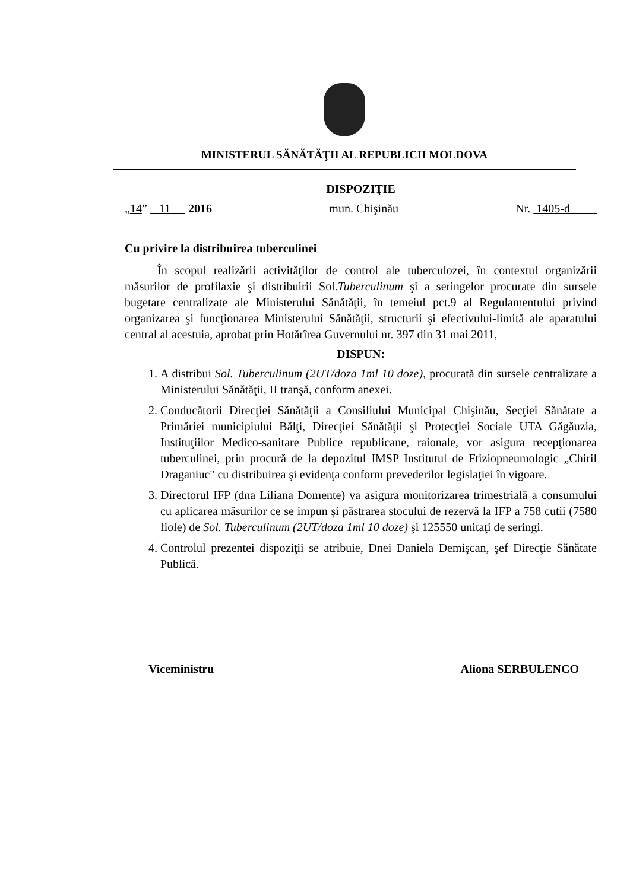MINISTERUL SĂNĂTĂŢII AL REPUBLICII MOLDOVA
DISPOZIŢIE
„14” 11 2016 mun. Chişinău Nr. 1405-d
Cu privire la distribuirea tuberculinei
În scopul realizării activităţilor de control ale tuberculozei, în contextul organizării măsurilor de profilaxie şi distribuirii Sol.Tuberculinum şi a seringelor procurate din sursele bugetare centralizate ale Ministerului Sănătăţii, în temeiul pct.9 al Regulamentului privind organizarea şi funcţionarea Ministerului Sănătăţii, structurii şi efectivului-limită ale aparatului central al acestuia, aprobat prin Hotărîrea Guvernului nr. 397 din 31 mai 2011,
DISPUN:
1. A distribui Sol. Tuberculinum (2UT/doza 1ml 10 doze), procurată din sursele centralizate a Ministerului Sănătăţii, II tranşă, conform anexei.
2. Conducătorii Direcţiei Sănătăţii a Consiliului Municipal Chişinău, Secţiei Sănătate a Primăriei municipiului Bălţi, Direcţiei Sănătăţii şi Protecţiei Sociale UTA Găgăuzia, Instituţiilor Medico-sanitare Publice republicane, raionale, vor asigura recepţionarea tuberculinei, prin procură de la depozitul IMSP Institutul de Ftiziopneumologic „Chiril Draganiuc" cu distribuirea şi evidenţa conform prevederilor legislaţiei în vigoare.
3. Directorul IFP (dna Liliana Domente) va asigura monitorizarea trimestrială a consumului cu aplicarea măsurilor ce se impun şi păstrarea stocului de rezervă la IFP a 758 cutii (7580 fiole) de Sol. Tuberculinum (2UT/doza 1ml 10 doze) şi 125550 unitaţi de seringi.
4. Controlul prezentei dispoziţii se atribuie, Dnei Daniela Demişcan, şef Direcţie Sănătate Publică.
Viceministru Aliona SERBULENCO